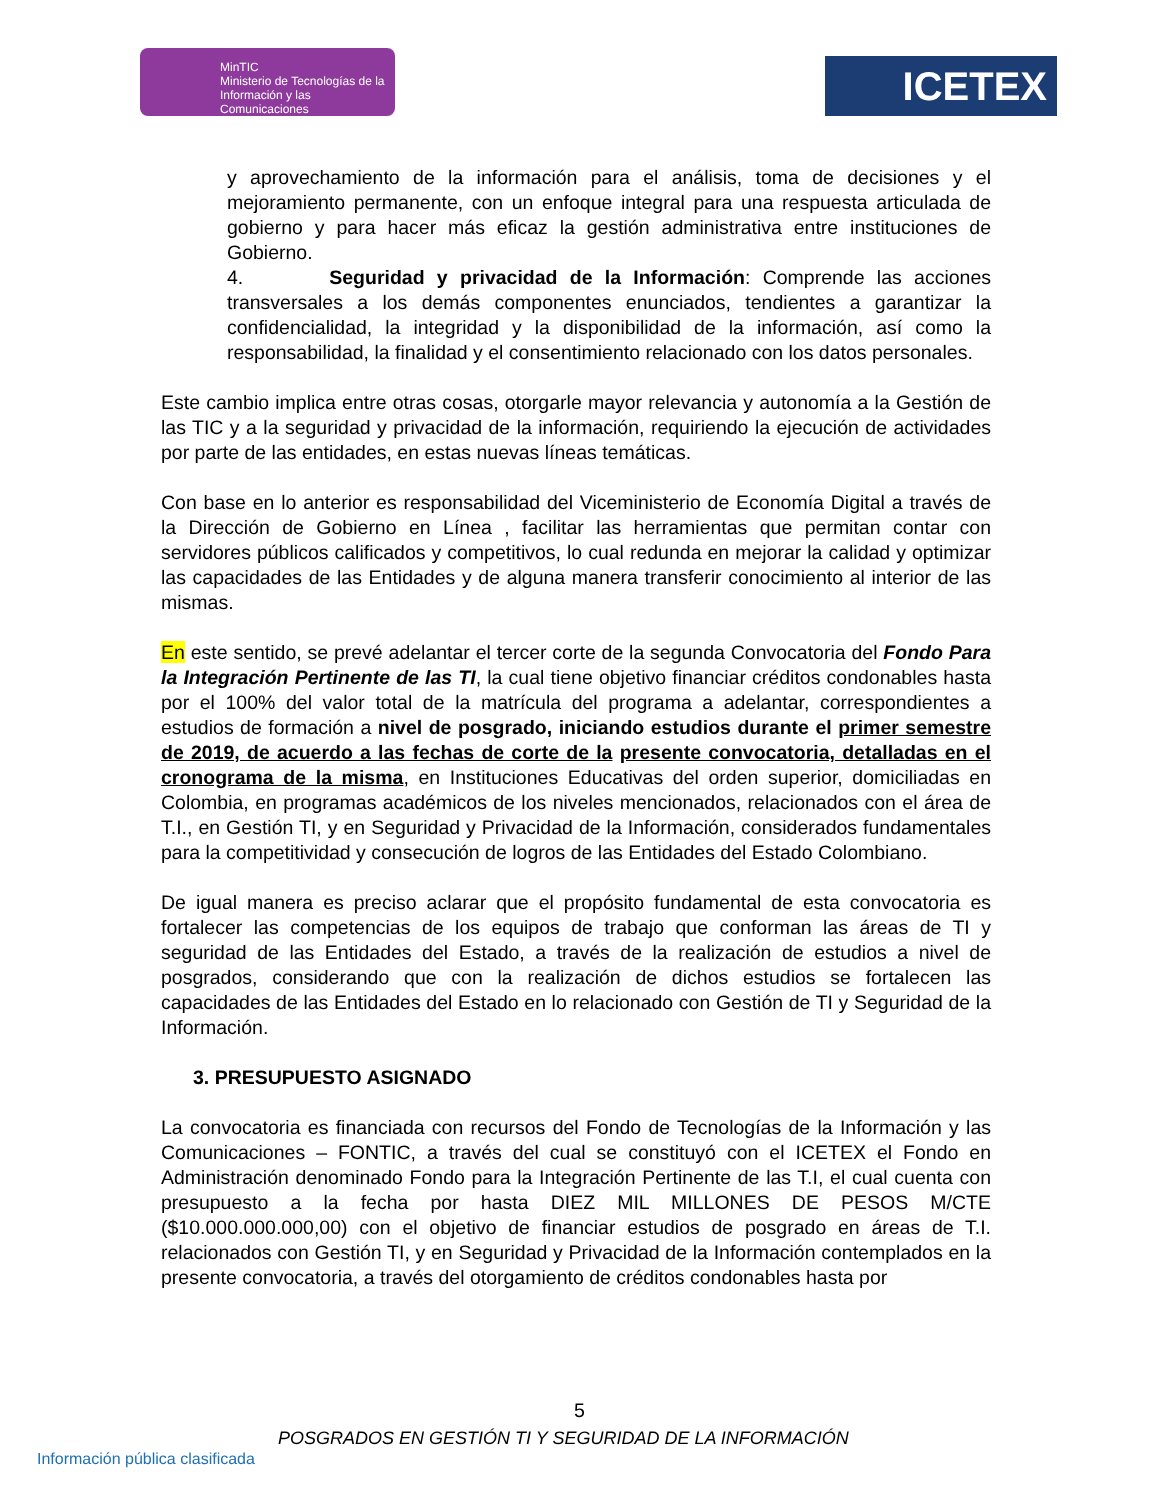MinTIC
Ministerio de Tecnologías de la Información y las Comunicaciones
ICETEX
y aprovechamiento de la información para el análisis, toma de decisiones y el mejoramiento permanente, con un enfoque integral para una respuesta articulada de gobierno y para hacer más eficaz la gestión administrativa entre instituciones de Gobierno.
4. Seguridad y privacidad de la Información: Comprende las acciones transversales a los demás componentes enunciados, tendientes a garantizar la confidencialidad, la integridad y la disponibilidad de la información, así como la responsabilidad, la finalidad y el consentimiento relacionado con los datos personales.
Este cambio implica entre otras cosas, otorgarle mayor relevancia y autonomía a la Gestión de las TIC y a la seguridad y privacidad de la información, requiriendo la ejecución de actividades por parte de las entidades, en estas nuevas líneas temáticas.
Con base en lo anterior es responsabilidad del Viceministerio de Economía Digital a través de la Dirección de Gobierno en Línea , facilitar las herramientas que permitan contar con servidores públicos calificados y competitivos, lo cual redunda en mejorar la calidad y optimizar las capacidades de las Entidades y de alguna manera transferir conocimiento al interior de las mismas.
En este sentido, se prevé adelantar el tercer corte de la segunda Convocatoria del Fondo Para la Integración Pertinente de las TI, la cual tiene objetivo financiar créditos condonables hasta por el 100% del valor total de la matrícula del programa a adelantar, correspondientes a estudios de formación a nivel de posgrado, iniciando estudios durante el primer semestre de 2019, de acuerdo a las fechas de corte de la presente convocatoria, detalladas en el cronograma de la misma, en Instituciones Educativas del orden superior, domiciliadas en Colombia, en programas académicos de los niveles mencionados, relacionados con el área de T.I., en Gestión TI, y en Seguridad y Privacidad de la Información, considerados fundamentales para la competitividad y consecución de logros de las Entidades del Estado Colombiano.
De igual manera es preciso aclarar que el propósito fundamental de esta convocatoria es fortalecer las competencias de los equipos de trabajo que conforman las áreas de TI y seguridad de las Entidades del Estado, a través de la realización de estudios a nivel de posgrados, considerando que con la realización de dichos estudios se fortalecen las capacidades de las Entidades del Estado en lo relacionado con Gestión de TI y Seguridad de la Información.
3. PRESUPUESTO ASIGNADO
La convocatoria es financiada con recursos del Fondo de Tecnologías de la Información y las Comunicaciones – FONTIC, a través del cual se constituyó con el ICETEX el Fondo en Administración denominado Fondo para la Integración Pertinente de las T.I, el cual cuenta con presupuesto a la fecha por hasta DIEZ MIL MILLONES DE PESOS M/CTE ($10.000.000.000,00) con el objetivo de financiar estudios de posgrado en áreas de T.I. relacionados con Gestión TI, y en Seguridad y Privacidad de la Información contemplados en la presente convocatoria, a través del otorgamiento de créditos condonables hasta por
5
POSGRADOS EN GESTIÓN TI Y SEGURIDAD DE LA INFORMACIÓN
Información pública clasificada